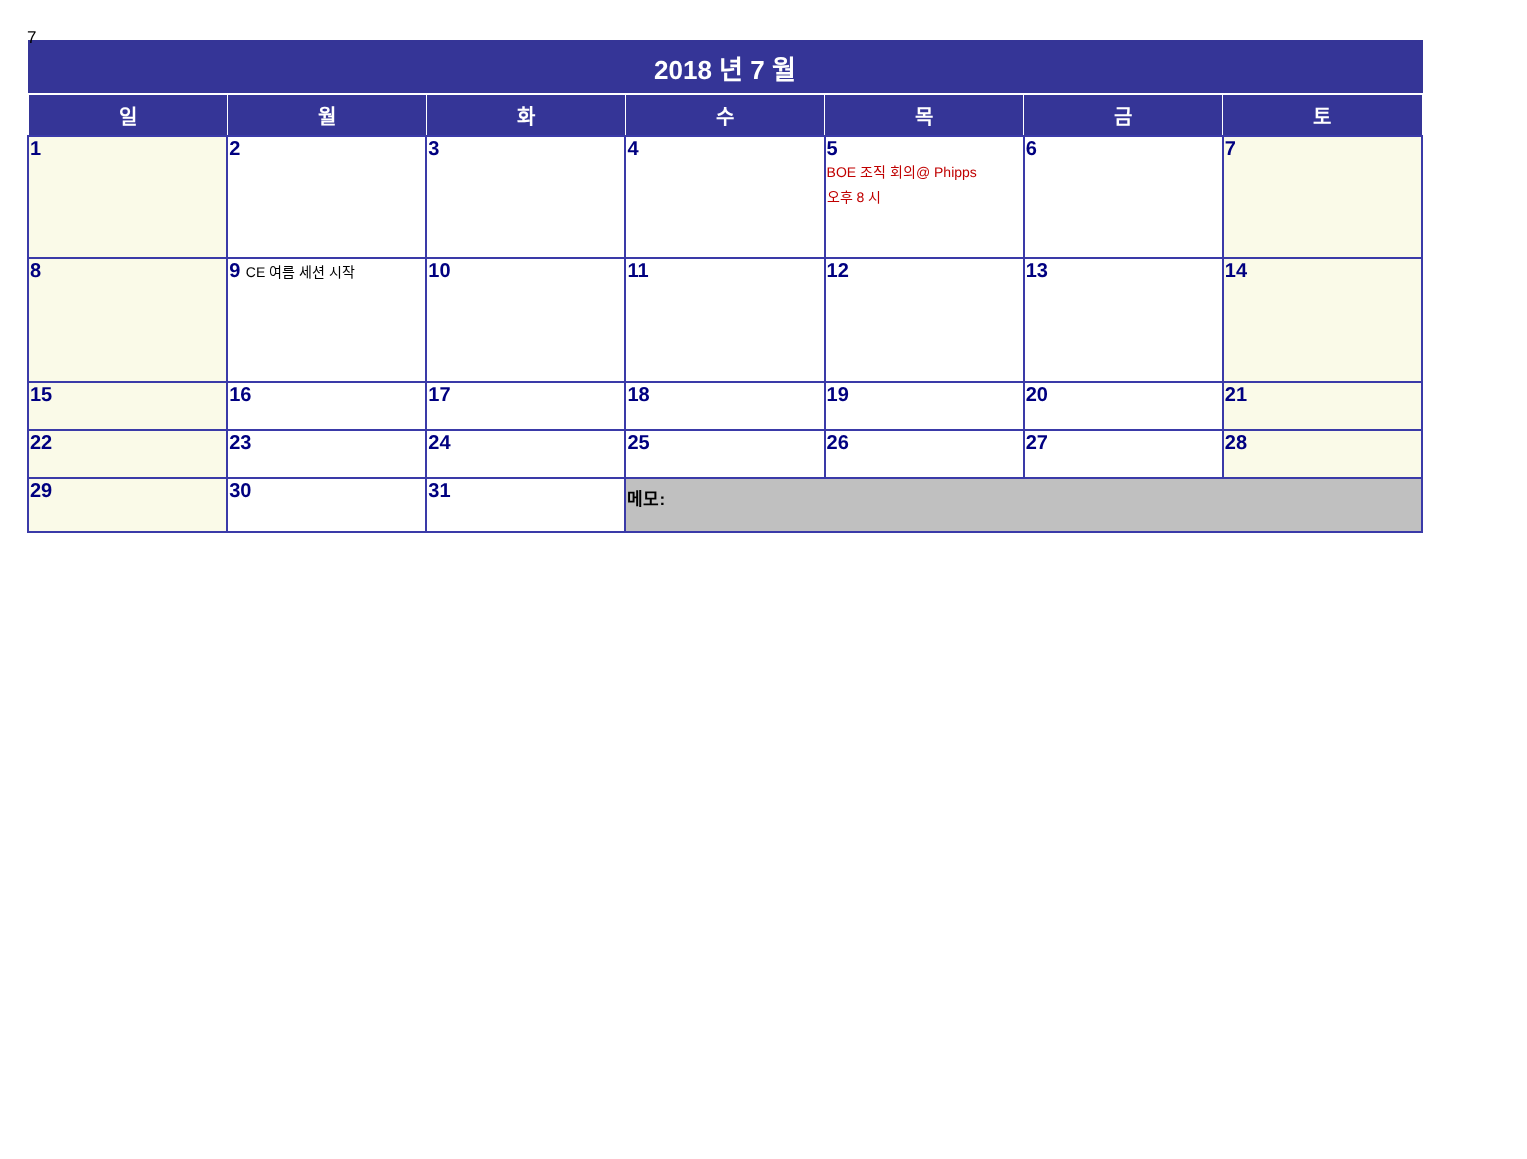7
| 2018 년 7 월 | | | | | | |
| --- | --- | --- | --- | --- | --- | --- |
| 일 | 월 | 화 | 수 | 목 | 금 | 토 |
| 1 | 2 | 3 | 4 | 5 BOE 조직 회의@ Phipps 오후 8 시 | 6 | 7 |
| 8 | 9 CE 여름 세션 시작 | 10 | 11 | 12 | 13 | 14 |
| 15 | 16 | 17 | 18 | 19 | 20 | 21 |
| 22 | 23 | 24 | 25 | 26 | 27 | 28 |
| 29 | 30 | 31 | 메모: | | | |